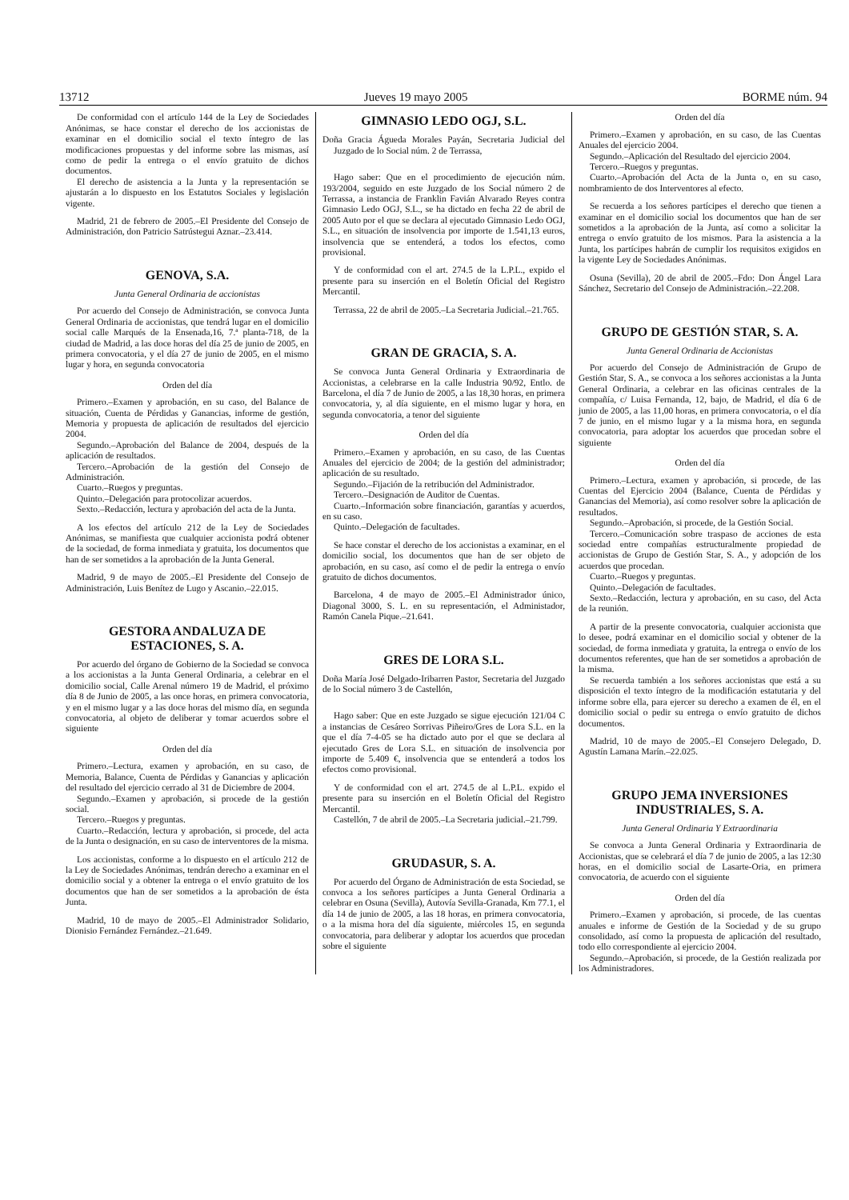13712 Jueves 19 mayo 2005 BORME núm. 94
De conformidad con el artículo 144 de la Ley de Sociedades Anónimas, se hace constar el derecho de los accionistas de examinar en el domicilio social el texto íntegro de las modificaciones propuestas y del informe sobre las mismas, así como de pedir la entrega o el envío gratuito de dichos documentos.
El derecho de asistencia a la Junta y la representación se ajustarán a lo dispuesto en los Estatutos Sociales y legislación vigente.
Madrid, 21 de febrero de 2005.–El Presidente del Consejo de Administración, don Patricio Satrústegui Aznar.–23.414.
GENOVA, S.A.
Junta General Ordinaria de accionistas
Por acuerdo del Consejo de Administración, se convoca Junta General Ordinaria de accionistas, que tendrá lugar en el domicilio social calle Marqués de la Ensenada,16, 7.ª planta-718, de la ciudad de Madrid, a las doce horas del día 25 de junio de 2005, en primera convocatoria, y el día 27 de junio de 2005, en el mismo lugar y hora, en segunda convocatoria
Orden del día
Primero.–Examen y aprobación, en su caso, del Balance de situación, Cuenta de Pérdidas y Ganancias, informe de gestión, Memoria y propuesta de aplicación de resultados del ejercicio 2004.
Segundo.–Aprobación del Balance de 2004, después de la aplicación de resultados.
Tercero.–Aprobación de la gestión del Consejo de Administración.
Cuarto.–Ruegos y preguntas.
Quinto.–Delegación para protocolizar acuerdos.
Sexto.–Redacción, lectura y aprobación del acta de la Junta.
A los efectos del artículo 212 de la Ley de Sociedades Anónimas, se manifiesta que cualquier accionista podrá obtener de la sociedad, de forma inmediata y gratuita, los documentos que han de ser sometidos a la aprobación de la Junta General.
Madrid, 9 de mayo de 2005.–El Presidente del Consejo de Administración, Luis Benítez de Lugo y Ascanio.–22.015.
GESTORA ANDALUZA DE ESTACIONES, S. A.
Por acuerdo del órgano de Gobierno de la Sociedad se convoca a los accionistas a la Junta General Ordinaria, a celebrar en el domicilio social, Calle Arenal número 19 de Madrid, el próximo día 8 de Junio de 2005, a las once horas, en primera convocatoria, y en el mismo lugar y a las doce horas del mismo día, en segunda convocatoria, al objeto de deliberar y tomar acuerdos sobre el siguiente
Orden del día
Primero.–Lectura, examen y aprobación, en su caso, de Memoria, Balance, Cuenta de Pérdidas y Ganancias y aplicación del resultado del ejercicio cerrado al 31 de Diciembre de 2004.
Segundo.–Examen y aprobación, si procede de la gestión social.
Tercero.–Ruegos y preguntas.
Cuarto.–Redacción, lectura y aprobación, si procede, del acta de la Junta o designación, en su caso de interventores de la misma.
Los accionistas, conforme a lo dispuesto en el artículo 212 de la Ley de Sociedades Anónimas, tendrán derecho a examinar en el domicilio social y a obtener la entrega o el envío gratuito de los documentos que han de ser sometidos a la aprobación de ésta Junta.
Madrid, 10 de mayo de 2005.–El Administrador Solidario, Dionisio Fernández Fernández.–21.649.
GIMNASIO LEDO OGJ, S.L.
Doña Gracia Águeda Morales Payán, Secretaria Judicial del Juzgado de lo Social núm. 2 de Terrassa,
Hago saber: Que en el procedimiento de ejecución núm. 193/2004, seguido en este Juzgado de los Social número 2 de Terrassa, a instancia de Franklin Favián Alvarado Reyes contra Gimnasio Ledo OGJ, S.L., se ha dictado en fecha 22 de abril de 2005 Auto por el que se declara al ejecutado Gimnasio Ledo OGJ, S.L., en situación de insolvencia por importe de 1.541,13 euros, insolvencia que se entenderá, a todos los efectos, como provisional.
Y de conformidad con el art. 274.5 de la L.P.L., expido el presente para su inserción en el Boletín Oficial del Registro Mercantil.
Terrassa, 22 de abril de 2005.–La Secretaria Judicial.–21.765.
GRAN DE GRACIA, S. A.
Se convoca Junta General Ordinaria y Extraordinaria de Accionistas, a celebrarse en la calle Industria 90/92, Entlo. de Barcelona, el día 7 de Junio de 2005, a las 18,30 horas, en primera convocatoria, y, al día siguiente, en el mismo lugar y hora, en segunda convocatoria, a tenor del siguiente
Orden del día
Primero.–Examen y aprobación, en su caso, de las Cuentas Anuales del ejercicio de 2004; de la gestión del administrador; aplicación de su resultado.
Segundo.–Fijación de la retribución del Administrador.
Tercero.–Designación de Auditor de Cuentas.
Cuarto.–Información sobre financiación, garantías y acuerdos, en su caso.
Quinto.–Delegación de facultades.
Se hace constar el derecho de los accionistas a examinar, en el domicilio social, los documentos que han de ser objeto de aprobación, en su caso, así como el de pedir la entrega o envío gratuito de dichos documentos.
Barcelona, 4 de mayo de 2005.–El Administrador único, Diagonal 3000, S. L. en su representación, el Administador, Ramón Canela Pique.–21.641.
GRES DE LORA S.L.
Doña María José Delgado-Iribarren Pastor, Secretaria del Juzgado de lo Social número 3 de Castellón,
Hago saber: Que en este Juzgado se sigue ejecución 121/04 C a instancias de Cesáreo Sorrivas Piñeiro/Gres de Lora S.L. en la que el día 7-4-05 se ha dictado auto por el que se declara al ejecutado Gres de Lora S.L. en situación de insolvencia por importe de 5.409 €, insolvencia que se entenderá a todos los efectos como provisional.
Y de conformidad con el art. 274.5 de al L.P.L. expido el presente para su inserción en el Boletín Oficial del Registro Mercantil.
Castellón, 7 de abril de 2005.–La Secretaria judicial.–21.799.
GRUDASUR, S. A.
Por acuerdo del Órgano de Administración de esta Sociedad, se convoca a los señores partícipes a Junta General Ordinaria a celebrar en Osuna (Sevilla), Autovía Sevilla-Granada, Km 77.1, el día 14 de junio de 2005, a las 18 horas, en primera convocatoria, o a la misma hora del día siguiente, miércoles 15, en segunda convocatoria, para deliberar y adoptar los acuerdos que procedan sobre el siguiente
Orden del día
Primero.–Examen y aprobación, en su caso, de las Cuentas Anuales del ejercicio 2004.
Segundo.–Aplicación del Resultado del ejercicio 2004.
Tercero.–Ruegos y preguntas.
Cuarto.–Aprobación del Acta de la Junta o, en su caso, nombramiento de dos Interventores al efecto.
Se recuerda a los señores partícipes el derecho que tienen a examinar en el domicilio social los documentos que han de ser sometidos a la aprobación de la Junta, así como a solicitar la entrega o envío gratuito de los mismos. Para la asistencia a la Junta, los partícipes habrán de cumplir los requisitos exigidos en la vigente Ley de Sociedades Anónimas.
Osuna (Sevilla), 20 de abril de 2005.–Fdo: Don Ángel Lara Sánchez, Secretario del Consejo de Administración.–22.208.
GRUPO DE GESTIÓN STAR, S. A.
Junta General Ordinaria de Accionistas
Por acuerdo del Consejo de Administración de Grupo de Gestión Star, S. A., se convoca a los señores accionistas a la Junta General Ordinaria, a celebrar en las oficinas centrales de la compañía, c/ Luisa Fernanda, 12, bajo, de Madrid, el día 6 de junio de 2005, a las 11,00 horas, en primera convocatoria, o el día 7 de junio, en el mismo lugar y a la misma hora, en segunda convocatoria, para adoptar los acuerdos que procedan sobre el siguiente
Orden del día
Primero.–Lectura, examen y aprobación, si procede, de las Cuentas del Ejercicio 2004 (Balance, Cuenta de Pérdidas y Ganancias del Memoria), así como resolver sobre la aplicación de resultados.
Segundo.–Aprobación, si procede, de la Gestión Social.
Tercero.–Comunicación sobre traspaso de acciones de esta sociedad entre compañías estructuralmente propiedad de accionistas de Grupo de Gestión Star, S. A., y adopción de los acuerdos que procedan.
Cuarto.–Ruegos y preguntas.
Quinto.–Delegación de facultades.
Sexto.–Redacción, lectura y aprobación, en su caso, del Acta de la reunión.
A partir de la presente convocatoria, cualquier accionista que lo desee, podrá examinar en el domicilio social y obtener de la sociedad, de forma inmediata y gratuita, la entrega o envío de los documentos referentes, que han de ser sometidos a aprobación de la misma.
Se recuerda también a los señores accionistas que está a su disposición el texto íntegro de la modificación estatutaria y del informe sobre ella, para ejercer su derecho a examen de él, en el domicilio social o pedir su entrega o envío gratuito de dichos documentos.
Madrid, 10 de mayo de 2005.–El Consejero Delegado, D. Agustín Lamana Marín.–22.025.
GRUPO JEMA INVERSIONES INDUSTRIALES, S. A.
Junta General Ordinaria Y Extraordinaria
Se convoca a Junta General Ordinaria y Extraordinaria de Accionistas, que se celebrará el día 7 de junio de 2005, a las 12:30 horas, en el domicilio social de Lasarte-Oria, en primera convocatoria, de acuerdo con el siguiente
Orden del día
Primero.–Examen y aprobación, si procede, de las cuentas anuales e informe de Gestión de la Sociedad y de su grupo consolidado, así como la propuesta de aplicación del resultado, todo ello correspondiente al ejercicio 2004.
Segundo.–Aprobación, si procede, de la Gestión realizada por los Administradores.